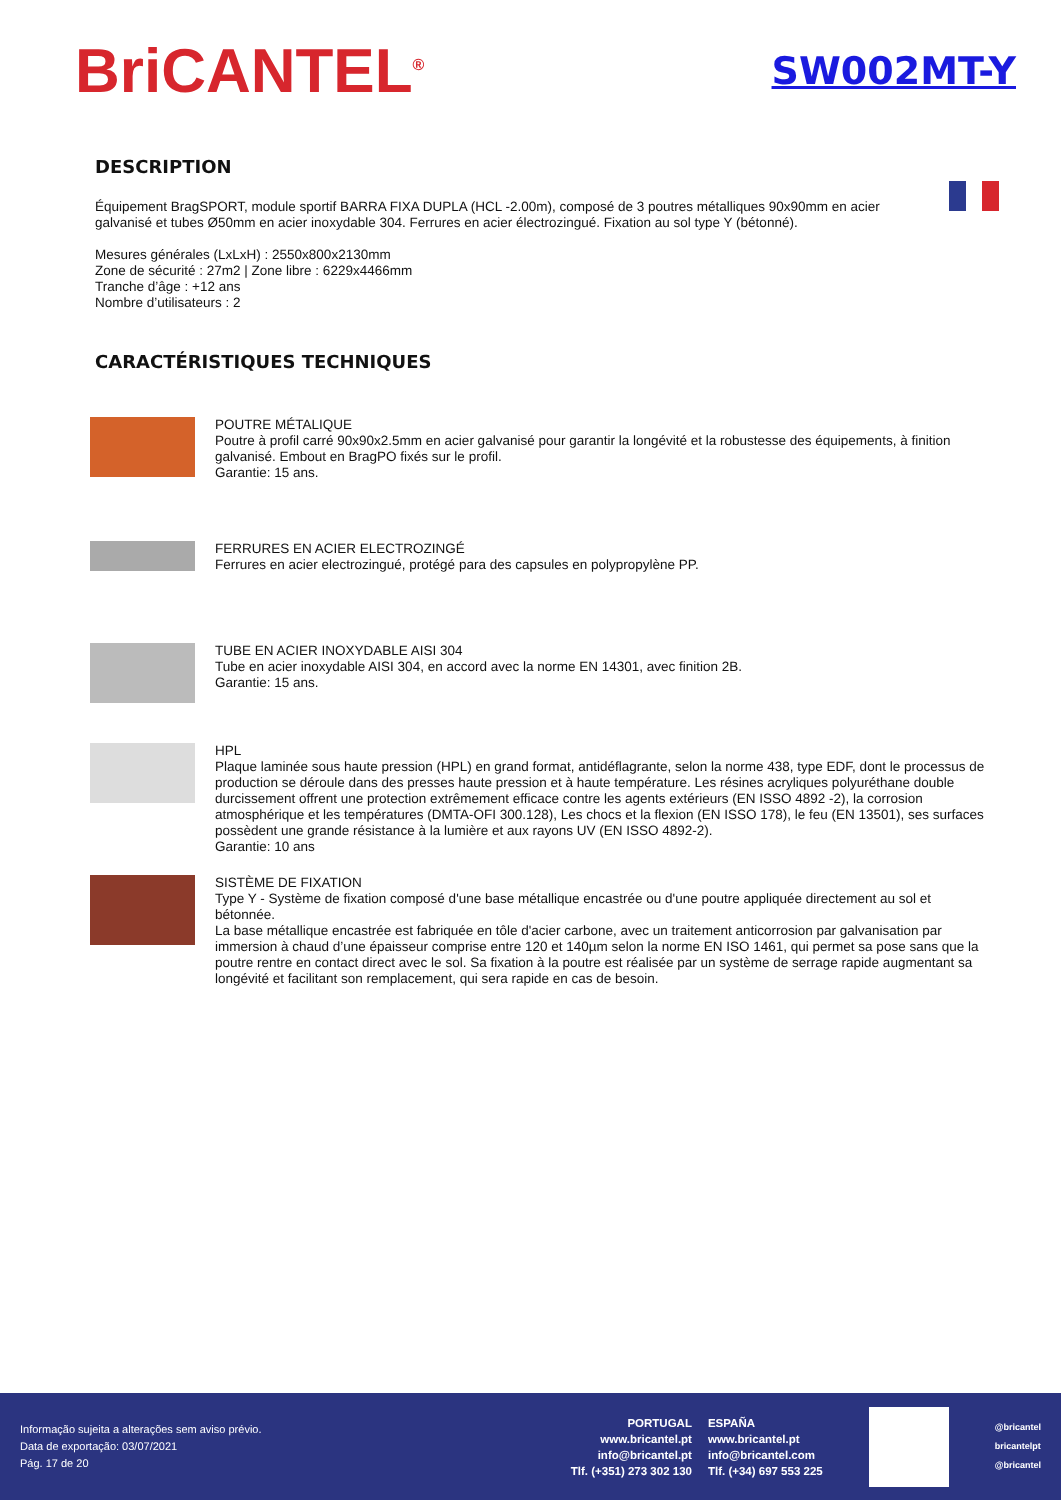BriCANTEL<sup>®</sup>
SW002MT-Y
DESCRIPTION
Équipement BragSPORT, module sportif BARRA FIXA DUPLA (HCL -2.00m), composé de 3 poutres métalliques 90x90mm en acier galvanisé et tubes Ø50mm en acier inoxydable 304. Ferrures en acier électrozingué. Fixation au sol type Y (bétonné).
Mesures générales (LxLxH) : 2550x800x2130mm
Zone de sécurité : 27m2 | Zone libre : 6229x4466mm
Tranche d’âge : +12 ans
Nombre d’utilisateurs : 2
CARACTÉRISTIQUES TECHNIQUES
POUTRE MÉTALIQUE
Poutre à profil carré 90x90x2.5mm en acier galvanisé pour garantir la longévité et la robustesse des équipements, à finition galvanisé. Embout en BragPO fixés sur le profil.
Garantie: 15 ans.
FERRURES EN ACIER ELECTROZINGÉ
Ferrures en acier electrozingué, protégé para des capsules en polypropylène PP.
TUBE EN ACIER INOXYDABLE AISI 304
Tube en acier inoxydable AISI 304, en accord avec la norme EN 14301, avec finition 2B.
Garantie: 15 ans.
HPL
Plaque laminée sous haute pression (HPL) en grand format, antidéflagrante, selon la norme 438, type EDF, dont le processus de production se déroule dans des presses haute pression et à haute température. Les résines acryliques polyuréthane double durcissement offrent une protection extrêmement efficace contre les agents extérieurs (EN ISSO 4892 -2), la corrosion atmosphérique et les températures (DMTA-OFI 300.128), Les chocs et la flexion (EN ISSO 178), le feu (EN 13501), ses surfaces possèdent une grande résistance à la lumière et aux rayons UV (EN ISSO 4892-2).
Garantie: 10 ans
SISTÈME DE FIXATION
Type Y - Système de fixation composé d'une base métallique encastrée ou d'une poutre appliquée directement au sol et bétonnée.
La base métallique encastrée est fabriquée en tôle d'acier carbone, avec un traitement anticorrosion par galvanisation par immersion à chaud d’une épaisseur comprise entre 120 et 140µm selon la norme EN ISO 1461, qui permet sa pose sans que la poutre rentre en contact direct avec le sol. Sa fixation à la poutre est réalisée par un système de serrage rapide augmentant sa longévité et facilitant son remplacement, qui sera rapide en cas de besoin.
Informação sujeita a alterações sem aviso prévio.
Data de exportação: 03/07/2021
Pág. 17 de 20
PORTUGAL
www.bricantel.pt
info@bricantel.pt
Tlf. (+351) 273 302 130
ESPAÑA
www.bricantel.pt
info@bricantel.com
Tlf. (+34) 697 553 225
@bricantel
bricantelpt
@bricantel